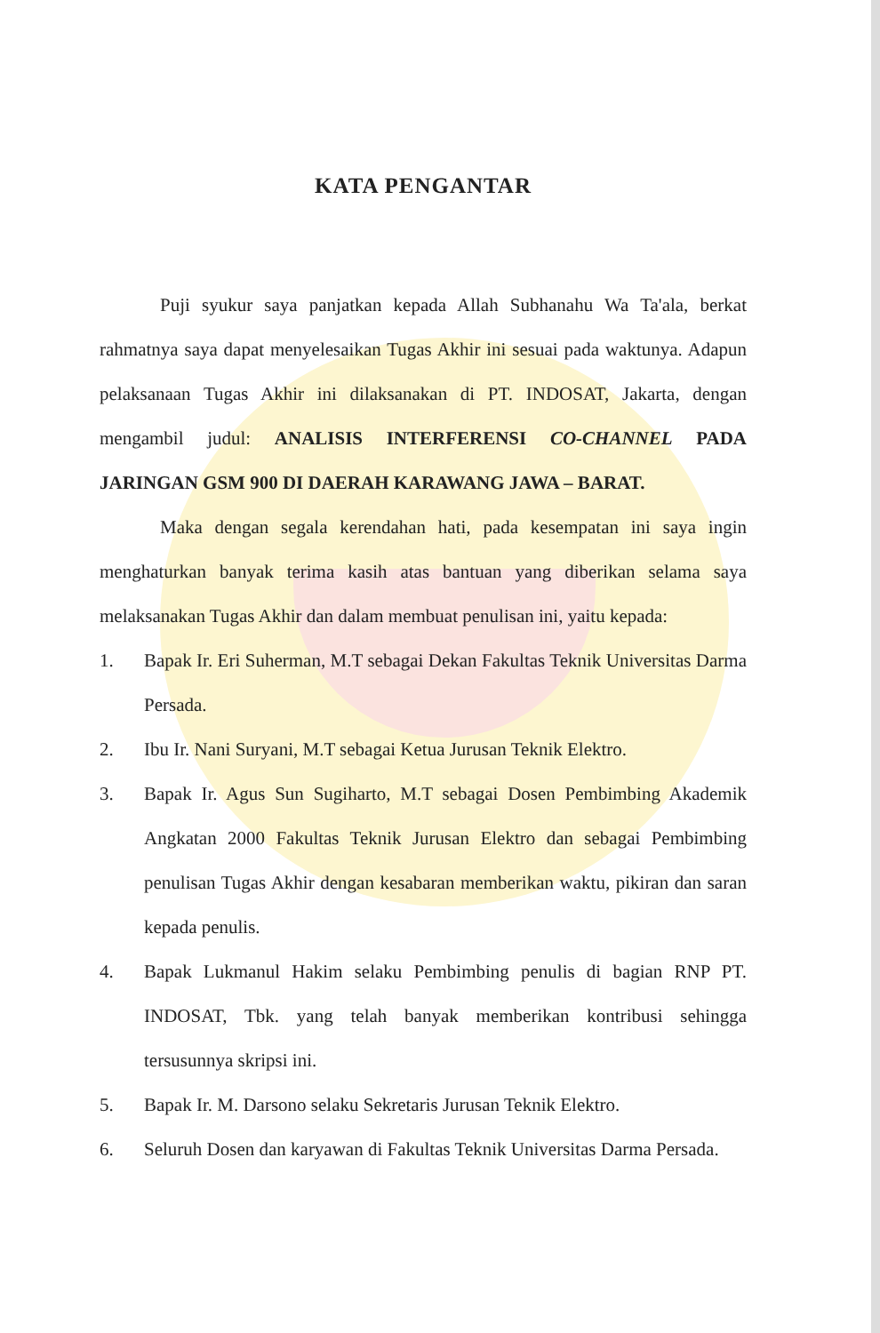KATA PENGANTAR
Puji syukur saya panjatkan kepada Allah Subhanahu Wa Ta'ala, berkat rahmatnya saya dapat menyelesaikan Tugas Akhir ini sesuai pada waktunya. Adapun pelaksanaan Tugas Akhir ini dilaksanakan di PT. INDOSAT, Jakarta, dengan mengambil judul: ANALISIS INTERFERENSI CO-CHANNEL PADA JARINGAN GSM 900 DI DAERAH KARAWANG JAWA – BARAT.
Maka dengan segala kerendahan hati, pada kesempatan ini saya ingin menghaturkan banyak terima kasih atas bantuan yang diberikan selama saya melaksanakan Tugas Akhir dan dalam membuat penulisan ini, yaitu kepada:
1. Bapak Ir. Eri Suherman, M.T sebagai Dekan Fakultas Teknik Universitas Darma Persada.
2. Ibu Ir. Nani Suryani, M.T sebagai Ketua Jurusan Teknik Elektro.
3. Bapak Ir. Agus Sun Sugiharto, M.T sebagai Dosen Pembimbing Akademik Angkatan 2000 Fakultas Teknik Jurusan Elektro dan sebagai Pembimbing penulisan Tugas Akhir dengan kesabaran memberikan waktu, pikiran dan saran kepada penulis.
4. Bapak Lukmanul Hakim selaku Pembimbing penulis di bagian RNP PT. INDOSAT, Tbk. yang telah banyak memberikan kontribusi sehingga tersusunnya skripsi ini.
5. Bapak Ir. M. Darsono selaku Sekretaris Jurusan Teknik Elektro.
6. Seluruh Dosen dan karyawan di Fakultas Teknik Universitas Darma Persada.